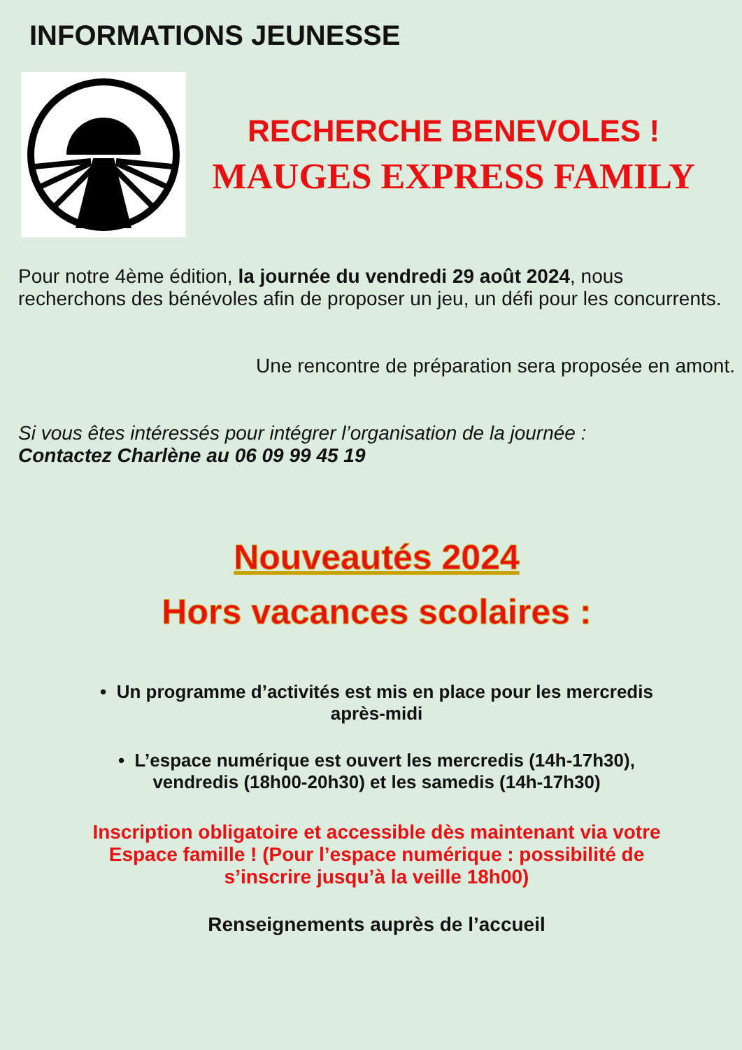INFORMATIONS JEUNESSE
RECHERCHE BENEVOLES !
MAUGES EXPRESS FAMILY
Pour notre 4ème édition, la journée du vendredi 29 août 2024, nous recherchons des bénévoles afin de proposer un jeu, un défi pour les concurrents.
Une rencontre de préparation sera proposée en amont.
Si vous êtes intéressés pour intégrer l’organisation de la journée :
Contactez Charlène au 06 09 99 45 19
Nouveautés 2024
Hors vacances scolaires :
• Un programme d’activités est mis en place pour les mercredis
après-midi
• L’espace numérique est ouvert les mercredis (14h-17h30),
vendredis (18h00-20h30) et les samedis (14h-17h30)
Inscription obligatoire et accessible dès maintenant via votre
Espace famille ! (Pour l’espace numérique : possibilité de
s’inscrire jusqu’à la veille 18h00)
Renseignements auprès de l’accueil